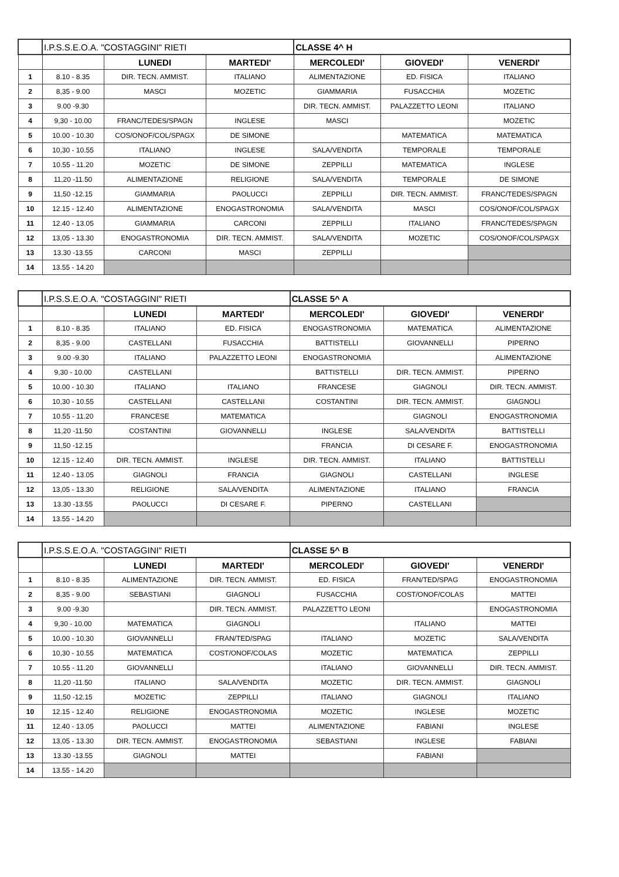| | I.P.S.S.E.O.A. "COSTAGGINI" RIETI | | | CLASSE 4^ H | | |
| | | LUNEDI | MARTEDI' | MERCOLEDI' | GIOVEDI' | VENERDI' |
| 1 | 8.10 - 8.35 | DIR. TECN. AMMIST. | ITALIANO | ALIMENTAZIONE | ED. FISICA | ITALIANO |
| 2 | 8,35 - 9.00 | MASCI | MOZETIC | GIAMMARIA | FUSACCHIA | MOZETIC |
| 3 | 9.00 -9.30 | | | DIR. TECN. AMMIST. | PALAZZETTO LEONI | ITALIANO |
| 4 | 9,30 - 10.00 | FRANC/TEDES/SPAGN | INGLESE | MASCI | | MOZETIC |
| 5 | 10.00 - 10.30 | COS/ONOF/COL/SPAGX | DE SIMONE | | MATEMATICA | MATEMATICA |
| 6 | 10,30 - 10.55 | ITALIANO | INGLESE | SALA/VENDITA | TEMPORALE | TEMPORALE |
| 7 | 10.55 - 11.20 | MOZETIC | DE SIMONE | ZEPPILLI | MATEMATICA | INGLESE |
| 8 | 11,20 -11.50 | ALIMENTAZIONE | RELIGIONE | SALA/VENDITA | TEMPORALE | DE SIMONE |
| 9 | 11,50 -12.15 | GIAMMARIA | PAOLUCCI | ZEPPILLI | DIR. TECN. AMMIST. | FRANC/TEDES/SPAGN |
| 10 | 12.15 - 12.40 | ALIMENTAZIONE | ENOGASTRONOMIA | SALA/VENDITA | MASCI | COS/ONOF/COL/SPAGX |
| 11 | 12.40 - 13.05 | GIAMMARIA | CARCONI | ZEPPILLI | ITALIANO | FRANC/TEDES/SPAGN |
| 12 | 13,05 - 13.30 | ENOGASTRONOMIA | DIR. TECN. AMMIST. | SALA/VENDITA | MOZETIC | COS/ONOF/COL/SPAGX |
| 13 | 13.30 -13.55 | CARCONI | MASCI | ZEPPILLI | | |
| 14 | 13.55 - 14.20 | | | | | |
| | I.P.S.S.E.O.A. "COSTAGGINI" RIETI | | | CLASSE 5^ A | | |
| | | LUNEDI | MARTEDI' | MERCOLEDI' | GIOVEDI' | VENERDI' |
| 1 | 8.10 - 8.35 | ITALIANO | ED. FISICA | ENOGASTRONOMIA | MATEMATICA | ALIMENTAZIONE |
| 2 | 8,35 - 9.00 | CASTELLANI | FUSACCHIA | BATTISTELLI | GIOVANNELLI | PIPERNO |
| 3 | 9.00 -9.30 | ITALIANO | PALAZZETTO LEONI | ENOGASTRONOMIA | | ALIMENTAZIONE |
| 4 | 9,30 - 10.00 | CASTELLANI | | BATTISTELLI | DIR. TECN. AMMIST. | PIPERNO |
| 5 | 10.00 - 10.30 | ITALIANO | ITALIANO | FRANCESE | GIAGNOLI | DIR. TECN. AMMIST. |
| 6 | 10,30 - 10.55 | CASTELLANI | CASTELLANI | COSTANTINI | DIR. TECN. AMMIST. | GIAGNOLI |
| 7 | 10.55 - 11.20 | FRANCESE | MATEMATICA | | GIAGNOLI | ENOGASTRONOMIA |
| 8 | 11,20 -11.50 | COSTANTINI | GIOVANNELLI | INGLESE | SALA/VENDITA | BATTISTELLI |
| 9 | 11,50 -12.15 | | | FRANCIA | DI CESARE F. | ENOGASTRONOMIA |
| 10 | 12.15 - 12.40 | DIR. TECN. AMMIST. | INGLESE | DIR. TECN. AMMIST. | ITALIANO | BATTISTELLI |
| 11 | 12.40 - 13.05 | GIAGNOLI | FRANCIA | GIAGNOLI | CASTELLANI | INGLESE |
| 12 | 13,05 - 13.30 | RELIGIONE | SALA/VENDITA | ALIMENTAZIONE | ITALIANO | FRANCIA |
| 13 | 13.30 -13.55 | PAOLUCCI | DI CESARE F. | PIPERNO | CASTELLANI | |
| 14 | 13.55 - 14.20 | | | | | |
| | I.P.S.S.E.O.A. "COSTAGGINI" RIETI | | | CLASSE 5^ B | | |
| | | LUNEDI | MARTEDI' | MERCOLEDI' | GIOVEDI' | VENERDI' |
| 1 | 8.10 - 8.35 | ALIMENTAZIONE | DIR. TECN. AMMIST. | ED. FISICA | FRAN/TED/SPAG | ENOGASTRONOMIA |
| 2 | 8,35 - 9.00 | SEBASTIANI | GIAGNOLI | FUSACCHIA | COST/ONOF/COLAS | MATTEI |
| 3 | 9.00 -9.30 | | DIR. TECN. AMMIST. | PALAZZETTO LEONI | | ENOGASTRONOMIA |
| 4 | 9,30 - 10.00 | MATEMATICA | GIAGNOLI | | ITALIANO | MATTEI |
| 5 | 10.00 - 10.30 | GIOVANNELLI | FRAN/TED/SPAG | ITALIANO | MOZETIC | SALA/VENDITA |
| 6 | 10,30 - 10.55 | MATEMATICA | COST/ONOF/COLAS | MOZETIC | MATEMATICA | ZEPPILLI |
| 7 | 10.55 - 11.20 | GIOVANNELLI | | ITALIANO | GIOVANNELLI | DIR. TECN. AMMIST. |
| 8 | 11,20 -11.50 | ITALIANO | SALA/VENDITA | MOZETIC | DIR. TECN. AMMIST. | GIAGNOLI |
| 9 | 11,50 -12.15 | MOZETIC | ZEPPILLI | ITALIANO | GIAGNOLI | ITALIANO |
| 10 | 12.15 - 12.40 | RELIGIONE | ENOGASTRONOMIA | MOZETIC | INGLESE | MOZETIC |
| 11 | 12.40 - 13.05 | PAOLUCCI | MATTEI | ALIMENTAZIONE | FABIANI | INGLESE |
| 12 | 13,05 - 13.30 | DIR. TECN. AMMIST. | ENOGASTRONOMIA | SEBASTIANI | INGLESE | FABIANI |
| 13 | 13.30 -13.55 | GIAGNOLI | MATTEI | | FABIANI | |
| 14 | 13.55 - 14.20 | | | | | |